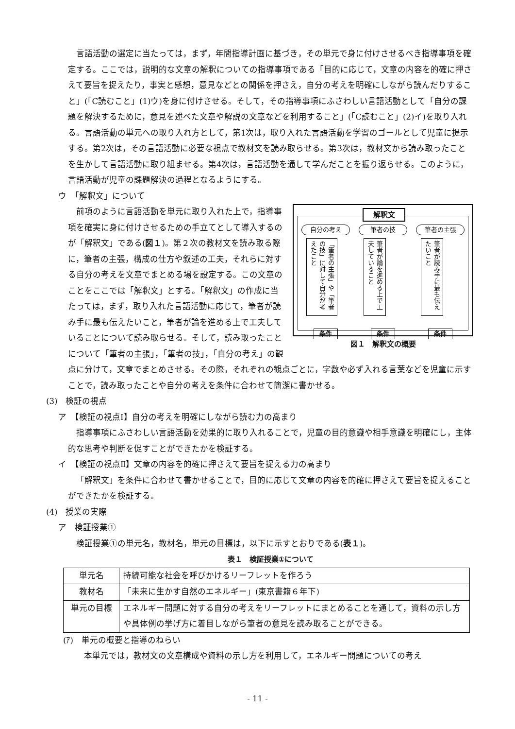言語活動の選定に当たっては，まず，年間指導計画に基づき，その単元で身に付けさせるべき指導事項を確定する。ここでは，説明的な文章の解釈についての指導事項である「目的に応じて，文章の内容を的確に押さえて要旨を捉えたり，事実と感想，意見などとの関係を押さえ，自分の考えを明確にしながら読んだりすること」(「C読むこと」(1)ウ)を身に付けさせる。そして，その指導事項にふさわしい言語活動として「自分の課題を解決するために，意見を述べた文章や解説の文章などを利用すること」(「C読むこと」(2)イ)を取り入れる。言語活動の単元への取り入れ方として，第1次は，取り入れた言語活動を学習のゴールとして児童に提示する。第2次は，その言語活動に必要な視点で教材文を読み取らせる。第3次は，教材文から読み取ったことを生かして言語活動に取り組ませる。第4次は，言語活動を通して学んだことを振り返らせる。このように，言語活動が児童の課題解決の過程となるようにする。
ウ　「解釈文」について
解釈文
自分の考え
「筆者の主張」や「筆者の技」に対して自分が考えたこと
条件
筆者の技
筆者が論を進める上で工夫していること
条件
筆者の主張
筆者が読み手に最も伝えたいこと
条件
図１　解釈文の概要
前項のように言語活動を単元に取り入れた上で，指導事項を確実に身に付けさせるための手立てとして導入するのが「解釈文」である(図１)。第２次の教材文を読み取る際に，筆者の主張，構成の仕方や叙述の工夫，それらに対する自分の考えを文章でまとめる場を設定する。この文章のことをここでは「解釈文」とする。「解釈文」の作成に当たっては，まず，取り入れた言語活動に応じて，筆者が読み手に最も伝えたいこと，筆者が論を進める上で工夫していることについて読み取らせる。そして，読み取ったことについて「筆者の主張」，「筆者の技」，「自分の考え」の観点に分けて，文章でまとめさせる。その際，それぞれの観点ごとに，字数や必ず入れる言葉などを児童に示すことで，読み取ったことや自分の考えを条件に合わせて簡潔に書かせる。
(3)　検証の視点
ア　【検証の視点Ⅰ】自分の考えを明確にしながら読む力の高まり
指導事項にふさわしい言語活動を効果的に取り入れることで，児童の目的意識や相手意識を明確にし，主体的な思考や判断を促すことができたかを検証する。
イ　【検証の視点Ⅱ】文章の内容を的確に押さえて要旨を捉える力の高まり
「解釈文」を条件に合わせて書かせることで，目的に応じて文章の内容を的確に押さえて要旨を捉えることができたかを検証する。
(4)　授業の実際
ア　検証授業①
検証授業①の単元名，教材名，単元の目標は，以下に示すとおりである(表１)。
表１　検証授業①について
| 単元名 | 持続可能な社会を呼びかけるリーフレットを作ろう |
| 教材名 | 「未来に生かす自然のエネルギー」(東京書籍６年下) |
| 単元の目標 | エネルギー問題に対する自分の考えをリーフレットにまとめることを通して，資料の示し方や具体例の挙げ方に着目しながら筆者の意見を読み取ることができる。 |
(ｱ)　単元の概要と指導のねらい
本単元では，教材文の文章構成や資料の示し方を利用して，エネルギー問題についての考え
- 11 -